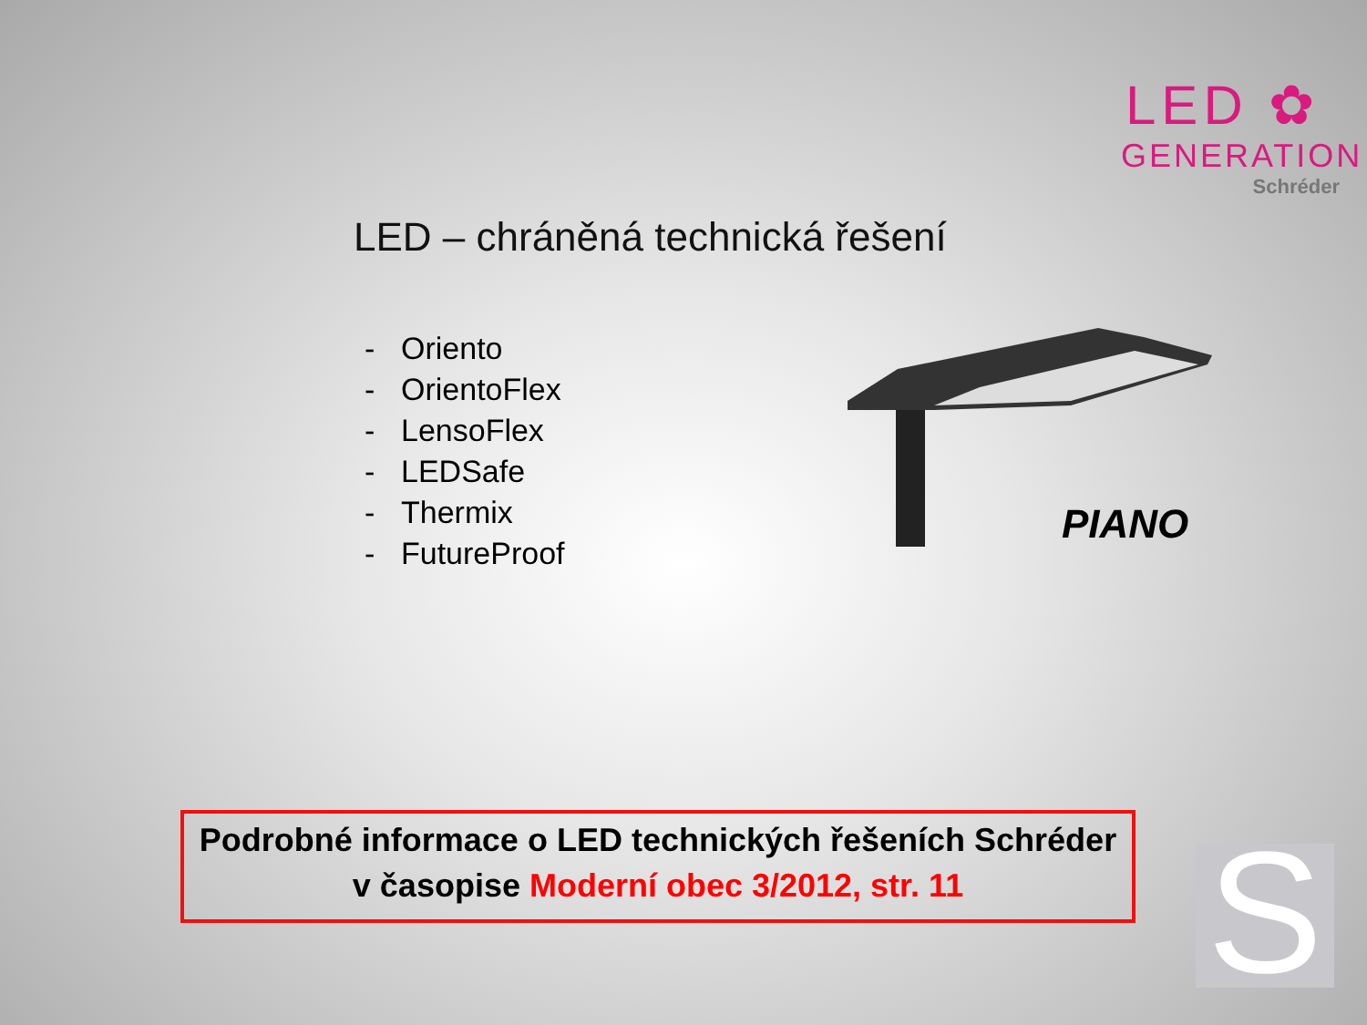LED ✿
GENERATION
Schréder
LED – chráněná technická řešení
- Oriento
- OrientoFlex
- LensoFlex
- LEDSafe
- Thermix
- FutureProof
PIANO
Podrobné informace o LED technických řešeních Schréder
v časopise Moderní obec 3/2012, str. 11
S